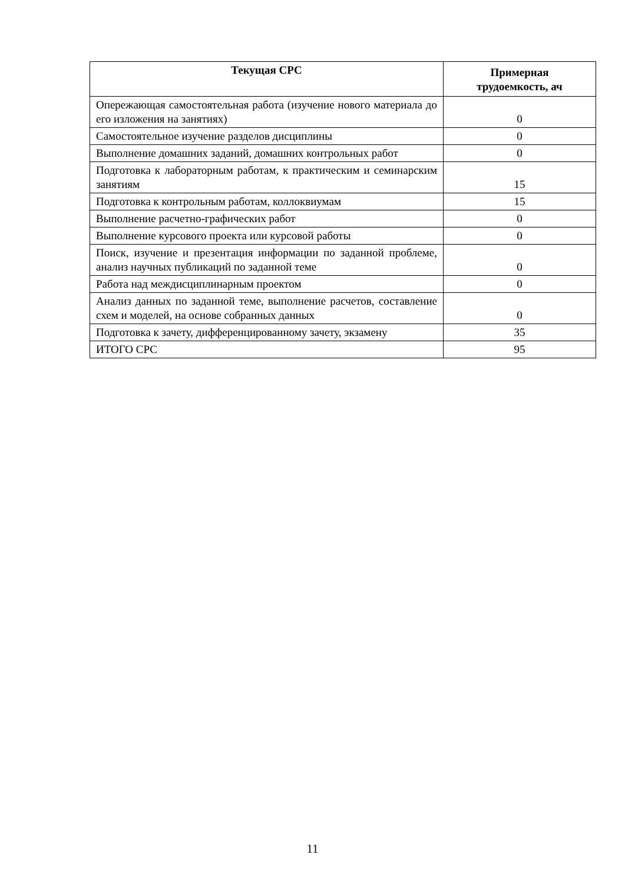| Текущая СРС | Примерная трудоемкость, ач |
| --- | --- |
| Опережающая самостоятельная работа (изучение нового материала до его изложения на занятиях) | 0 |
| Самостоятельное изучение разделов дисциплины | 0 |
| Выполнение домашних заданий, домашних контрольных работ | 0 |
| Подготовка к лабораторным работам, к практическим и семинарским занятиям | 15 |
| Подготовка к контрольным работам, коллоквиумам | 15 |
| Выполнение расчетно-графических работ | 0 |
| Выполнение курсового проекта или курсовой работы | 0 |
| Поиск, изучение и презентация информации по заданной проблеме, анализ научных публикаций по заданной теме | 0 |
| Работа над междисциплинарным проектом | 0 |
| Анализ данных по заданной теме, выполнение расчетов, составление схем и моделей, на основе собранных данных | 0 |
| Подготовка к зачету, дифференцированному зачету, экзамену | 35 |
| ИТОГО СРС | 95 |
11